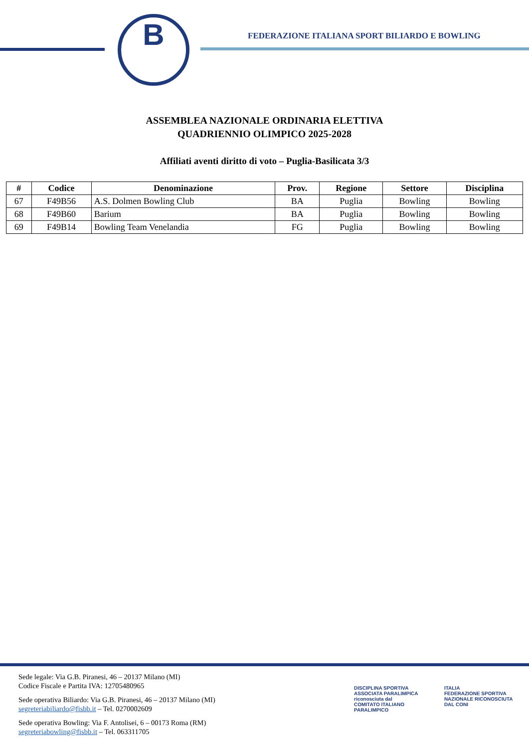B
FEDERAZIONE ITALIANA SPORT BILIARDO E BOWLING
ASSEMBLEA NAZIONALE ORDINARIA ELETTIVA
QUADRIENNIO OLIMPICO 2025-2028
Affiliati aventi diritto di voto – Puglia-Basilicata 3/3
| # | Codice | Denominazione | Prov. | Regione | Settore | Disciplina |
| --- | --- | --- | --- | --- | --- | --- |
| 67 | F49B56 | A.S. Dolmen Bowling Club | BA | Puglia | Bowling | Bowling |
| 68 | F49B60 | Barium | BA | Puglia | Bowling | Bowling |
| 69 | F49B14 | Bowling Team Venelandia | FG | Puglia | Bowling | Bowling |
Sede legale: Via G.B. Piranesi, 46 – 20137 Milano (MI)
Codice Fiscale e Partita IVA: 12705480965
Sede operativa Biliardo: Via G.B. Piranesi, 46 – 20137 Milano (MI)
segreteriabiliardo@fisbb.it – Tel. 0270002609
Sede operativa Bowling: Via F. Antolisei, 6 – 00173 Roma (RM)
segreteriabowling@fisbb.it – Tel. 063311705
DISCIPLINA SPORTIVA ASSOCIATA PARALIMPICA riconosciuta dal
COMITATO ITALIANO PARALIMPICO
ITALIA
FEDERAZIONE SPORTIVA NAZIONALE RICONOSCIUTA DAL CONI